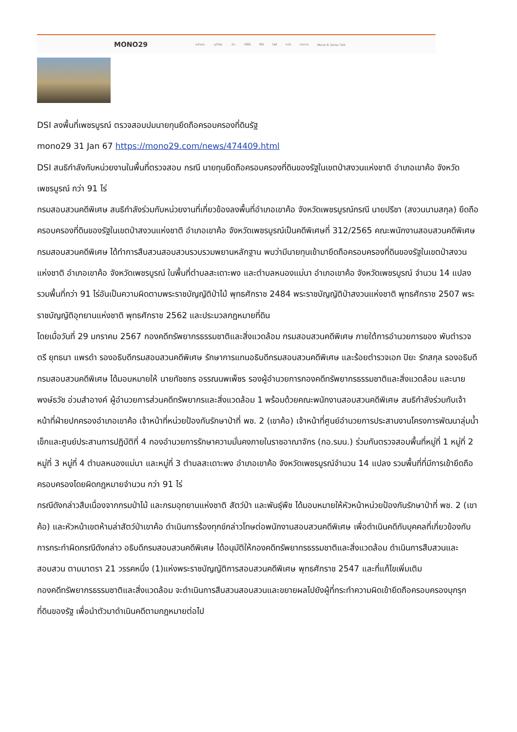MONO29 หน้าแรก ดูทีวีสด ข่าว ดีซีรี่ส์ ซีรีส์ ไลฟ์ หนัง รายการ Movie & Series Talk
DSI ลงพื้นที่เพชรบูรณ์ ตรวจสอบปมนายทุนยึดถือครอบครองที่ดินรัฐ
mono29 31 Jan 67 https://mono29.com/news/474409.html
DSI สนธิกำลังกับหน่วยงานในพื้นที่ตรวจสอบ กรณี นายทุนยึดถือครอบครองที่ดินของรัฐในเขตป่าสงวนแห่งชาติ อำเภอเขาค้อ จังหวัดเพชรบูรณ์ กว่า 91 ไร่
กรมสอบสวนคดีพิเศษ สนธิกำลังร่วมกับหน่วยงานที่เกี่ยวข้องลงพื้นที่อำเภอเขาค้อ จังหวัดเพชรบูรณ์กรณี นายปรีชา (สงวนนามสกุล) ยึดถือครอบครองที่ดินของรัฐในเขตป่าสงวนแห่งชาติ อำเภอเขาค้อ จังหวัดเพชรบูรณ์เป็นคดีพิเศษที่ 312/2565 คณะพนักงานสอบสวนคดีพิเศษ กรมสอบสวนคดีพิเศษ ได้ทำการสืบสวนสอบสวนรวบรวมพยานหลักฐาน พบว่ามีนายทุนเข้ามายึดถือครอบครองที่ดินของรัฐในเขตป่าสงวนแห่งชาติ อำเภอเขาค้อ จังหวัดเพชรบูรณ์ ในพื้นที่ตำบลสะเดาะพง และตำบลหนองแม่นา อำเภอเขาค้อ จังหวัดเพชรบูรณ์ จำนวน 14 แปลง รวมพื้นที่กว่า 91 ไร่อันเป็นความผิดตามพระราชบัญญัติป่าไม้ พุทธศักราช 2484 พระราชบัญญัติป่าสงวนแห่งชาติ พุทธศักราช 2507 พระราชบัญญัติอุทยานแห่งชาติ พุทธศักราช 2562 และประมวลกฎหมายที่ดิน
โดยเมื่อวันที่ 29 มกราคม 2567 กองคดีทรัพยากรธรรมชาติและสิ่งแวดล้อม กรมสอบสวนคดีพิเศษ ภายใต้การอำนวยการของ พันตำรวจตรี ยุทธนา แพรดำ รองอธิบดีกรมสอบสวนคดีพิเศษ รักษาการแทนอธิบดีกรมสอบสวนคดีพิเศษ และร้อยตำรวจเอก ปิยะ รักสกุล รองอธิบดีกรมสอบสวนคดีพิเศษ ได้มอบหมายให้ นายทัชชกร อรรณนพเพ็ชร รองผู้อำนวยการกองคดีทรัพยากรธรรมชาติและสิ่งแวดล้อม และนายพงษ์ธวัช อ่วมสำอางค์ ผู้อำนวยการส่วนคดีทรัพยากรและสิ่งแวดล้อม 1 พร้อมด้วยคณะพนักงานสอบสวนคดีพิเศษ สนธิกำลังร่วมกับเจ้าหน้าที่ฝ่ายปกครองอำเภอเขาค้อ เจ้าหน้าที่หน่วยป้องกันรักษาป่าที่ พช. 2 (เขาค้อ) เจ้าหน้าที่ศูนย์อำนวยการประสานงานโครงการพัฒนาลุ่มน้ำเข็กและศูนย์ประสานการปฏิบัติที่ 4 กองอำนวยการรักษาความมั่นคงภายในราชอาณาจักร (กอ.รมน.) ร่วมกันตรวจสอบพื้นที่หมู่ที่ 1 หมู่ที่ 2 หมู่ที่ 3 หมู่ที่ 4 ตำบลหนองแม่นา และหมู่ที่ 3 ตำบลสะเดาะพง อำเภอเขาค้อ จังหวัดเพชรบูรณ์จำนวน 14 แปลง รวมพื้นที่ที่มีการเข้ายึดถือครอบครองโดยผิดกฎหมายจำนวน กว่า 91 ไร่
กรณีดังกล่าวสืบเนื่องจากกรมป่าไม้ และกรมอุทยานแห่งชาติ สัตว์ป่า และพันธุ์พืช ได้มอบหมายให้หัวหน้าหน่วยป้องกันรักษาป่าที่ พช. 2 (เขาค้อ) และหัวหน้าเขตห้ามล่าสัตว์ป่าเขาค้อ ดำเนินการร้องทุกข์กล่าวโทษต่อพนักงานสอบสวนคดีพิเศษ เพื่อดำเนินคดีกับบุคคลที่เกี่ยวข้องกับการกระทำผิดกรณีดังกล่าว อธิบดีกรมสอบสวนคดีพิเศษ ได้อนุมัติให้กองคดีทรัพยากรธรรมชาติและสิ่งแวดล้อม ดำเนินการสืบสวนและสอบสวน ตามมาตรา 21 วรรคหนึ่ง (1)แห่งพระราชบัญญัติการสอบสวนคดีพิเศษ พุทธศักราช 2547 และที่แก้ไขเพิ่มเติม
กองคดีทรัพยากรธรรมชาติและสิ่งแวดล้อม จะดำเนินการสืบสวนสอบสวนและขยายผลไปยังผู้ที่กระทำความผิดเข้ายึดถือครอบครองบุกรุกที่ดินของรัฐ เพื่อนำตัวมาดำเนินคดีตามกฎหมายต่อไป